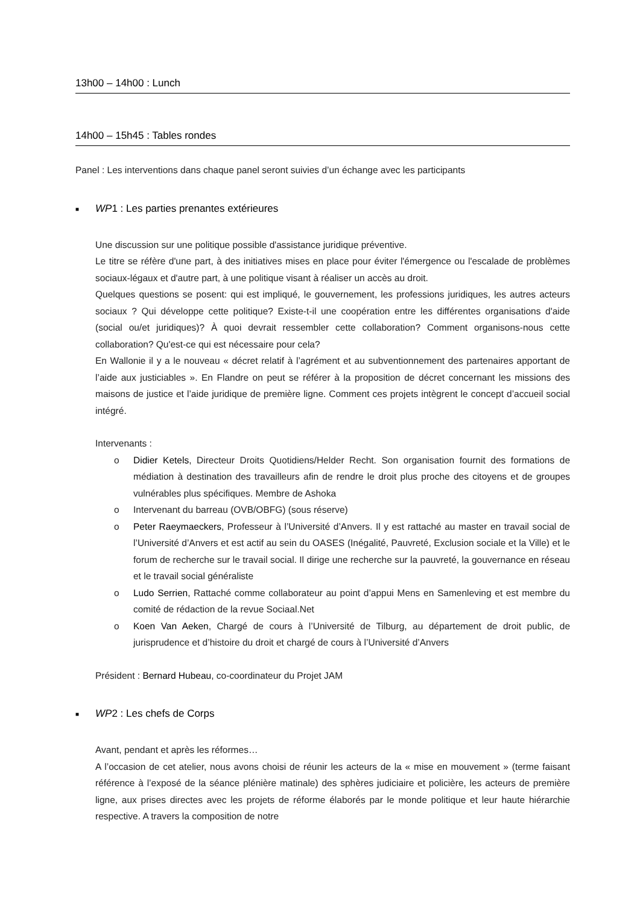13h00 – 14h00 : Lunch
14h00 – 15h45 : Tables rondes
Panel : Les interventions dans chaque panel seront suivies d’un échange avec les participants
■ WP1 : Les parties prenantes extérieures
Une discussion sur une politique possible d'assistance juridique préventive.
Le titre se réfère d'une part, à des initiatives mises en place pour éviter l'émergence ou l'escalade de problèmes sociaux-légaux et d'autre part, à une politique visant à réaliser un accès au droit.
Quelques questions se posent: qui est impliqué, le gouvernement, les professions juridiques, les autres acteurs sociaux ? Qui développe cette politique? Existe-t-il une coopération entre les différentes organisations d'aide (social ou/et juridiques)? À quoi devrait ressembler cette collaboration? Comment organisons-nous cette collaboration? Qu'est-ce qui est nécessaire pour cela?
En Wallonie il y a le nouveau « décret relatif à l’agrément et au subventionnement des partenaires apportant de l’aide aux justiciables ». En Flandre on peut se référer à la proposition de décret concernant les missions des maisons de justice et l’aide juridique de première ligne. Comment ces projets intègrent le concept d’accueil social intégré.
Intervenants :
o Didier Ketels, Directeur Droits Quotidiens/Helder Recht. Son organisation fournit des formations de médiation à destination des travailleurs afin de rendre le droit plus proche des citoyens et de groupes vulnérables plus spécifiques. Membre de Ashoka
o Intervenant du barreau (OVB/OBFG) (sous réserve)
o Peter Raeymaeckers, Professeur à l’Université d’Anvers. Il y est rattaché au master en travail social de l’Université d’Anvers et est actif au sein du OASES (Inégalité, Pauvreté, Exclusion sociale et la Ville) et le forum de recherche sur le travail social. Il dirige une recherche sur la pauvreté, la gouvernance en réseau et le travail social généraliste
o Ludo Serrien, Rattaché comme collaborateur au point d’appui Mens en Samenleving et est membre du comité de rédaction de la revue Sociaal.Net
o Koen Van Aeken, Chargé de cours à l’Université de Tilburg, au département de droit public, de jurisprudence et d’histoire du droit et chargé de cours à l’Université d’Anvers
Président : Bernard Hubeau, co-coordinateur du Projet JAM
■ WP2 : Les chefs de Corps
Avant, pendant et après les réformes…
A l’occasion de cet atelier, nous avons choisi de réunir les acteurs de la « mise en mouvement » (terme faisant référence à l’exposé de la séance plénière matinale) des sphères judiciaire et policière, les acteurs de première ligne, aux prises directes avec les projets de réforme élaborés par le monde politique et leur haute hiérarchie respective. A travers la composition de notre